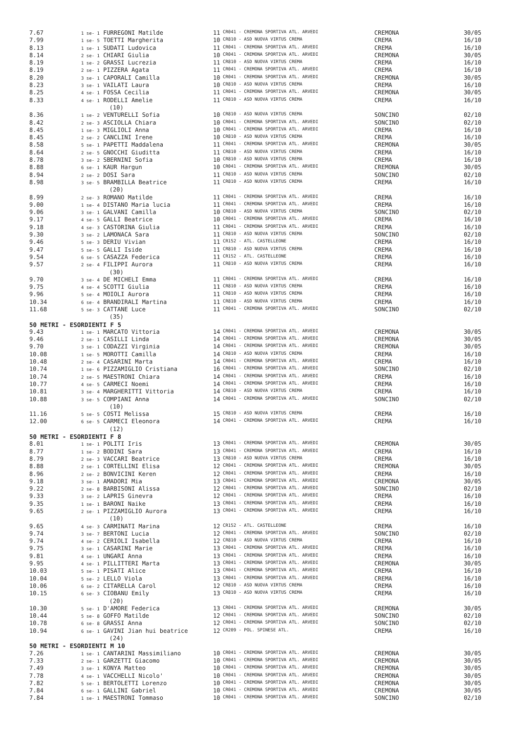| 7.67 | 1 se- 1 FURREGONI Matilde | 11 | CR041 - CREMONA SPORTIVA ATL. ARVEDI | CREMONA | 30/05 |
| 7.99 | 1 se- 5 TOETTI Margherita | 10 | CR810 - ASD NUOVA VIRTUS CREMA | CREMA | 16/10 |
| 8.13 | 1 se- 1 SUDATI Ludovica | 11 | CR041 - CREMONA SPORTIVA ATL. ARVEDI | CREMA | 16/10 |
| 8.14 | 2 se- 1 CHIARI Giulia | 10 | CR041 - CREMONA SPORTIVA ATL. ARVEDI | CREMONA | 30/05 |
| 8.19 | 1 se- 2 GRASSI Lucrezia | 11 | CR810 - ASD NUOVA VIRTUS CREMA | CREMA | 16/10 |
| 8.19 | 2 se- 1 PIZZERA Agata | 11 | CR041 - CREMONA SPORTIVA ATL. ARVEDI | CREMA | 16/10 |
| 8.20 | 3 se- 1 CAPORALI Camilla | 10 | CR041 - CREMONA SPORTIVA ATL. ARVEDI | CREMONA | 30/05 |
| 8.23 | 3 se- 1 VAILATI Laura | 10 | CR810 - ASD NUOVA VIRTUS CREMA | CREMA | 16/10 |
| 8.25 | 4 se- 1 FOSSA Cecilia | 11 | CR041 - CREMONA SPORTIVA ATL. ARVEDI | CREMONA | 30/05 |
| 8.33 | 4 se- 1 RODELLI Amelie | 11 | CR810 - ASD NUOVA VIRTUS CREMA | CREMA | 16/10 |
| | (10) | | | | |
| 8.36 | 1 se- 2 VENTURELLI Sofia | 10 | CR810 - ASD NUOVA VIRTUS CREMA | SONCINO | 02/10 |
| 8.42 | 2 se- 3 ASCIOLLA Chiara | 10 | CR041 - CREMONA SPORTIVA ATL. ARVEDI | SONCINO | 02/10 |
| 8.45 | 1 se- 3 MIGLIOLI Anna | 10 | CR041 - CREMONA SPORTIVA ATL. ARVEDI | CREMA | 16/10 |
| 8.45 | 2 se- 2 CANCLINI Irene | 10 | CR810 - ASD NUOVA VIRTUS CREMA | CREMA | 16/10 |
| 8.58 | 5 se- 1 PAPETTI Maddalena | 11 | CR041 - CREMONA SPORTIVA ATL. ARVEDI | CREMONA | 30/05 |
| 8.64 | 2 se- 5 GNOCCHI Giuditta | 11 | CR810 - ASD NUOVA VIRTUS CREMA | CREMA | 16/10 |
| 8.78 | 3 se- 2 SBERNINI Sofia | 10 | CR810 - ASD NUOVA VIRTUS CREMA | CREMA | 16/10 |
| 8.88 | 6 se- 1 KAUR Hargun | 10 | CR041 - CREMONA SPORTIVA ATL. ARVEDI | CREMONA | 30/05 |
| 8.94 | 2 se- 2 DOSI Sara | 11 | CR810 - ASD NUOVA VIRTUS CREMA | SONCINO | 02/10 |
| 8.98 | 3 se- 5 BRAMBILLA Beatrice | 11 | CR810 - ASD NUOVA VIRTUS CREMA | CREMA | 16/10 |
| | (20) | | | | |
| 8.99 | 2 se- 3 ROMANO Matilde | 11 | CR041 - CREMONA SPORTIVA ATL. ARVEDI | CREMA | 16/10 |
| 9.00 | 1 se- 4 DISTANO Maria lucia | 11 | CR041 - CREMONA SPORTIVA ATL. ARVEDI | CREMA | 16/10 |
| 9.06 | 3 se- 1 GALVANI Camilla | 10 | CR810 - ASD NUOVA VIRTUS CREMA | SONCINO | 02/10 |
| 9.17 | 4 se- 5 GALLI Beatrice | 10 | CR041 - CREMONA SPORTIVA ATL. ARVEDI | CREMA | 16/10 |
| 9.18 | 4 se- 3 CASTORINA Giulia | 11 | CR041 - CREMONA SPORTIVA ATL. ARVEDI | CREMA | 16/10 |
| 9.30 | 3 se- 2 LAMONACA Sara | 11 | CR810 - ASD NUOVA VIRTUS CREMA | SONCINO | 02/10 |
| 9.46 | 5 se- 3 DERIU Vivian | 11 | CR152 - ATL. CASTELLEONE | CREMA | 16/10 |
| 9.47 | 5 se- 5 GALLI Iside | 11 | CR810 - ASD NUOVA VIRTUS CREMA | CREMA | 16/10 |
| 9.54 | 6 se- 5 CASAZZA Federica | 11 | CR152 - ATL. CASTELLEONE | CREMA | 16/10 |
| 9.57 | 2 se- 4 FILIPPI Aurora | 11 | CR810 - ASD NUOVA VIRTUS CREMA | CREMA | 16/10 |
| | (30) | | | | |
| 9.70 | 3 se- 4 DE MICHELI Emma | 11 | CR041 - CREMONA SPORTIVA ATL. ARVEDI | CREMA | 16/10 |
| 9.75 | 4 se- 4 SCOTTI Giulia | 11 | CR810 - ASD NUOVA VIRTUS CREMA | CREMA | 16/10 |
| 9.96 | 5 se- 4 MOIOLI Aurora | 11 | CR810 - ASD NUOVA VIRTUS CREMA | CREMA | 16/10 |
| 10.34 | 6 se- 4 BRANDIRALI Martina | 11 | CR810 - ASD NUOVA VIRTUS CREMA | CREMA | 16/10 |
| 11.68 | 5 se- 3 CATTANE Luce | 11 | CR041 - CREMONA SPORTIVA ATL. ARVEDI | SONCINO | 02/10 |
| | (35) | | | | |
| 50 METRI - ESORDIENTI F 5 | | | | | |
| 9.43 | 1 se- 1 MARCATO Vittoria | 14 | CR041 - CREMONA SPORTIVA ATL. ARVEDI | CREMONA | 30/05 |
| 9.46 | 2 se- 1 CASILLI Linda | 14 | CR041 - CREMONA SPORTIVA ATL. ARVEDI | CREMONA | 30/05 |
| 9.70 | 3 se- 1 CODAZZI Virginia | 14 | CR041 - CREMONA SPORTIVA ATL. ARVEDI | CREMONA | 30/05 |
| 10.08 | 1 se- 5 MOROTTI Camilla | 14 | CR810 - ASD NUOVA VIRTUS CREMA | CREMA | 16/10 |
| 10.48 | 2 se- 4 CASARINI Marta | 14 | CR041 - CREMONA SPORTIVA ATL. ARVEDI | CREMA | 16/10 |
| 10.74 | 1 se- 6 PIZZAMIGLIO Cristiana | 16 | CR041 - CREMONA SPORTIVA ATL. ARVEDI | SONCINO | 02/10 |
| 10.74 | 2 se- 5 MAESTRONI Chiara | 14 | CR041 - CREMONA SPORTIVA ATL. ARVEDI | CREMA | 16/10 |
| 10.77 | 4 se- 5 CARMECI Noemi | 14 | CR041 - CREMONA SPORTIVA ATL. ARVEDI | CREMA | 16/10 |
| 10.81 | 3 se- 4 MARGHERITTI Vittoria | 14 | CR810 - ASD NUOVA VIRTUS CREMA | CREMA | 16/10 |
| 10.88 | 3 se- 5 COMPIANI Anna | 14 | CR041 - CREMONA SPORTIVA ATL. ARVEDI | SONCINO | 02/10 |
| | (10) | | | | |
| 11.16 | 5 se- 5 COSTI Melissa | 15 | CR810 - ASD NUOVA VIRTUS CREMA | CREMA | 16/10 |
| 12.00 | 6 se- 5 CARMECI Eleonora | 14 | CR041 - CREMONA SPORTIVA ATL. ARVEDI | CREMA | 16/10 |
| | (12) | | | | |
| 50 METRI - ESORDIENTI F 8 | | | | | |
| 8.01 | 1 se- 1 POLITI Iris | 13 | CR041 - CREMONA SPORTIVA ATL. ARVEDI | CREMONA | 30/05 |
| 8.77 | 1 se- 2 BODINI Sara | 13 | CR041 - CREMONA SPORTIVA ATL. ARVEDI | CREMA | 16/10 |
| 8.79 | 2 se- 3 VACCARI Beatrice | 13 | CR810 - ASD NUOVA VIRTUS CREMA | CREMA | 16/10 |
| 8.88 | 2 se- 1 CORTELLINI Elisa | 12 | CR041 - CREMONA SPORTIVA ATL. ARVEDI | CREMONA | 30/05 |
| 8.96 | 2 se- 2 BONVICINI Keren | 12 | CR041 - CREMONA SPORTIVA ATL. ARVEDI | CREMA | 16/10 |
| 9.18 | 3 se- 1 AMADORI Mia | 13 | CR041 - CREMONA SPORTIVA ATL. ARVEDI | CREMONA | 30/05 |
| 9.22 | 2 se- 8 BARBISONI Alissa | 12 | CR041 - CREMONA SPORTIVA ATL. ARVEDI | SONCINO | 02/10 |
| 9.33 | 3 se- 2 LAPRIS Ginevra | 12 | CR041 - CREMONA SPORTIVA ATL. ARVEDI | CREMA | 16/10 |
| 9.35 | 1 se- 1 BARONI Naike | 13 | CR041 - CREMONA SPORTIVA ATL. ARVEDI | CREMA | 16/10 |
| 9.65 | 2 se- 1 PIZZAMIGLIO Aurora | 13 | CR041 - CREMONA SPORTIVA ATL. ARVEDI | CREMA | 16/10 |
| | (10) | | | | |
| 9.65 | 4 se- 3 CARMINATI Marina | 12 | CR152 - ATL. CASTELLEONE | CREMA | 16/10 |
| 9.74 | 3 se- 7 BERTONI Lucia | 12 | CR041 - CREMONA SPORTIVA ATL. ARVEDI | SONCINO | 02/10 |
| 9.74 | 4 se- 2 CERIOLI Isabella | 12 | CR810 - ASD NUOVA VIRTUS CREMA | CREMA | 16/10 |
| 9.75 | 3 se- 1 CASARINI Marie | 13 | CR041 - CREMONA SPORTIVA ATL. ARVEDI | CREMA | 16/10 |
| 9.81 | 4 se- 1 UNGARI Anna | 13 | CR041 - CREMONA SPORTIVA ATL. ARVEDI | CREMA | 16/10 |
| 9.95 | 4 se- 1 PILLITTERI Marta | 13 | CR041 - CREMONA SPORTIVA ATL. ARVEDI | CREMONA | 30/05 |
| 10.03 | 5 se- 1 PISATI Alice | 13 | CR041 - CREMONA SPORTIVA ATL. ARVEDI | CREMA | 16/10 |
| 10.04 | 5 se- 2 LELLO Viola | 13 | CR041 - CREMONA SPORTIVA ATL. ARVEDI | CREMA | 16/10 |
| 10.06 | 6 se- 2 CITARELLA Carol | 12 | CR810 - ASD NUOVA VIRTUS CREMA | CREMA | 16/10 |
| 10.15 | 6 se- 3 CIOBANU Emily | 13 | CR810 - ASD NUOVA VIRTUS CREMA | CREMA | 16/10 |
| | (20) | | | | |
| 10.30 | 5 se- 1 D'AMORE Federica | 13 | CR041 - CREMONA SPORTIVA ATL. ARVEDI | CREMONA | 30/05 |
| 10.44 | 5 se- 8 GOFFO Matilde | 12 | CR041 - CREMONA SPORTIVA ATL. ARVEDI | SONCINO | 02/10 |
| 10.78 | 6 se- 8 GRASSI Anna | 12 | CR041 - CREMONA SPORTIVA ATL. ARVEDI | SONCINO | 02/10 |
| 10.94 | 6 se- 1 GAVINI Jian hui beatrice | 12 | CR209 - POL. SPINESE ATL. | CREMA | 16/10 |
| | (24) | | | | |
| 50 METRI - ESORDIENTI M 10 | | | | | |
| 7.26 | 1 se- 1 CANTARINI Massimiliano | 10 | CR041 - CREMONA SPORTIVA ATL. ARVEDI | CREMONA | 30/05 |
| 7.33 | 2 se- 1 GARZETTI Giacomo | 10 | CR041 - CREMONA SPORTIVA ATL. ARVEDI | CREMONA | 30/05 |
| 7.49 | 3 se- 1 KONYA Matteo | 10 | CR041 - CREMONA SPORTIVA ATL. ARVEDI | CREMONA | 30/05 |
| 7.78 | 4 se- 1 VACCHELLI Nicolo' | 10 | CR041 - CREMONA SPORTIVA ATL. ARVEDI | CREMONA | 30/05 |
| 7.82 | 5 se- 1 BERTOLETTI Lorenzo | 10 | CR041 - CREMONA SPORTIVA ATL. ARVEDI | CREMONA | 30/05 |
| 7.84 | 6 se- 1 GALLINI Gabriel | 10 | CR041 - CREMONA SPORTIVA ATL. ARVEDI | CREMONA | 30/05 |
| 7.84 | 1 se- 1 MAESTRONI Tommaso | 10 | CR041 - CREMONA SPORTIVA ATL. ARVEDI | SONCINO | 02/10 |